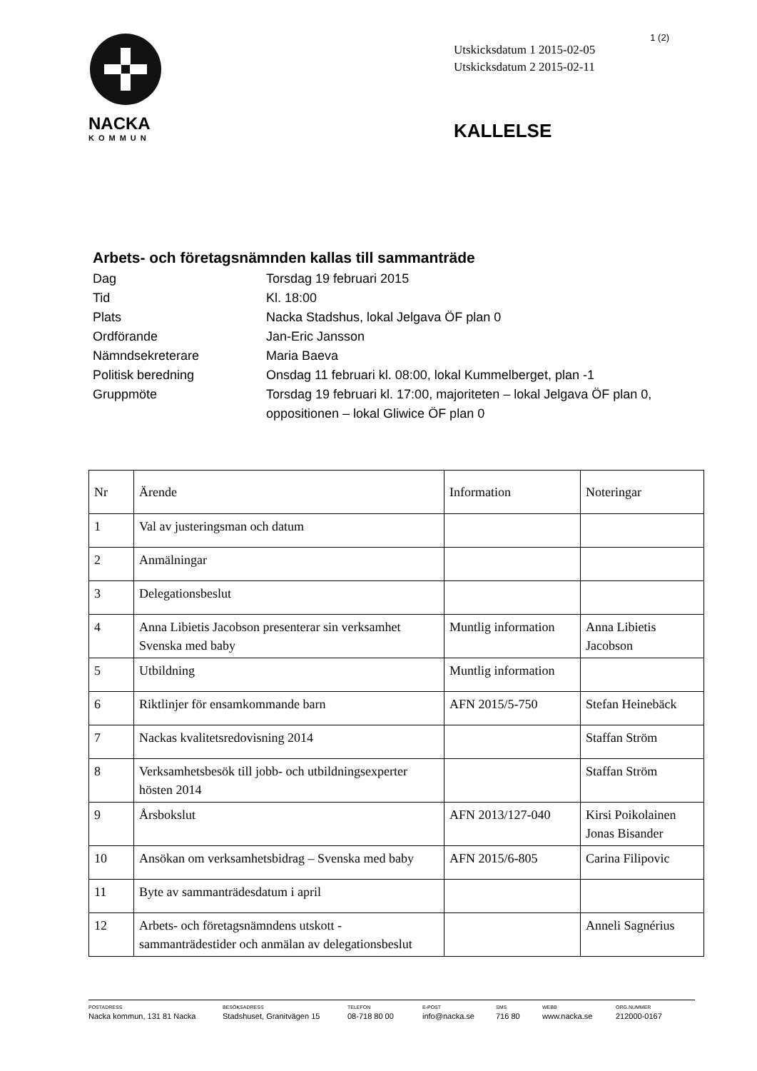NACKA
KOMMUN
1 (2)
Utskicksdatum 1 2015-02-05
Utskicksdatum 2 2015-02-11
KALLELSE
Arbets- och företagsnämnden kallas till sammanträde
| Dag | Torsdag 19 februari 2015 |
| Tid | Kl. 18:00 |
| Plats | Nacka Stadshus, lokal Jelgava ÖF plan 0 |
| Ordförande | Jan-Eric Jansson |
| Nämndsekreterare | Maria Baeva |
| Politisk beredning | Onsdag 11 februari kl. 08:00, lokal Kummelberget, plan -1 |
| Gruppmöte | Torsdag 19 februari kl. 17:00, majoriteten – lokal Jelgava ÖF plan 0, oppositionen – lokal Gliwice ÖF plan 0 |
| Nr | Ärende | Information | Noteringar |
| --- | --- | --- | --- |
| 1 | Val av justeringsman och datum | | |
| 2 | Anmälningar | | |
| 3 | Delegationsbeslut | | |
| 4 | Anna Libietis Jacobson presenterar sin verksamhet Svenska med baby | Muntlig information | Anna Libietis Jacobson |
| 5 | Utbildning | Muntlig information | |
| 6 | Riktlinjer för ensamkommande barn | AFN 2015/5-750 | Stefan Heinebäck |
| 7 | Nackas kvalitetsredovisning 2014 | | Staffan Ström |
| 8 | Verksamhetsbesök till jobb- och utbildningsexperter hösten 2014 | | Staffan Ström |
| 9 | Årsbokslut | AFN 2013/127-040 | Kirsi Poikolainen Jonas Bisander |
| 10 | Ansökan om verksamhetsbidrag – Svenska med baby | AFN 2015/6-805 | Carina Filipovic |
| 11 | Byte av sammanträdesdatum i april | | |
| 12 | Arbets- och företagsnämndens utskott - sammanträdestider och anmälan av delegationsbeslut | | Anneli Sagnérius |
POSTADRESS
Nacka kommun, 131 81 Nacka
BESÖKSADRESS
Stadshuset, Granitvägen 15
TELEFON
08-718 80 00
E-POST
info@nacka.se
SMS
716 80
WEBB
www.nacka.se
ORG.NUMMER
212000-0167